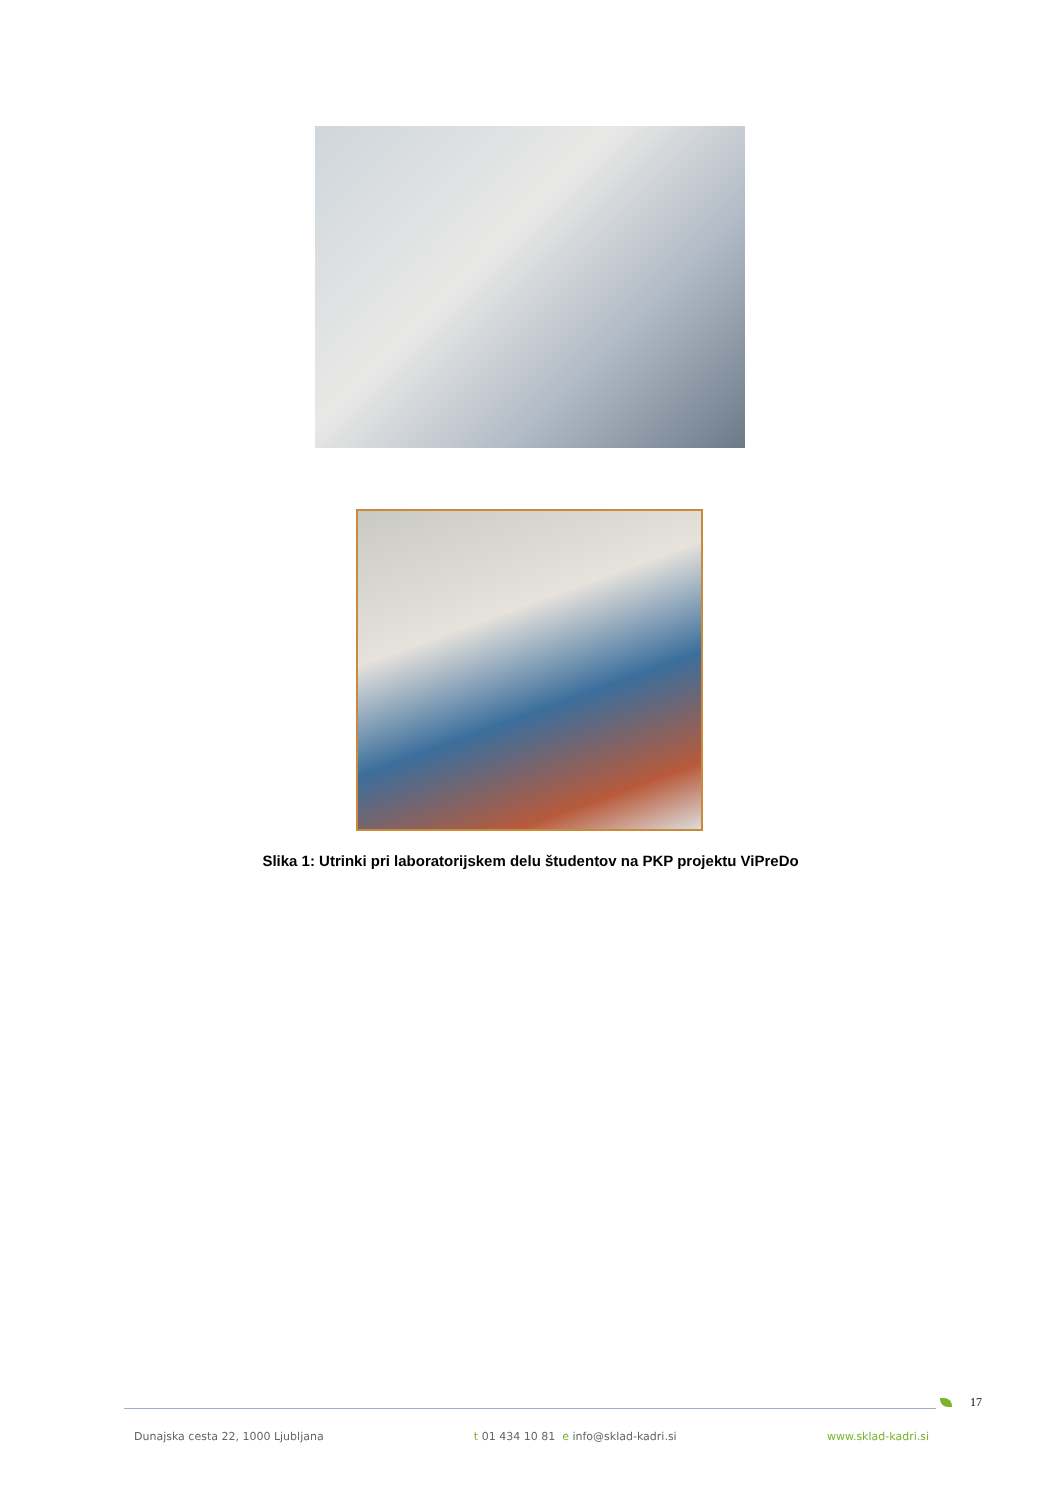Slika 1: Utrinki pri laboratorijskem delu študentov na PKP projektu ViPreDo
17
Dunajska cesta 22, 1000 Ljubljana t 01 434 10 81 e info@sklad-kadri.si www.sklad-kadri.si